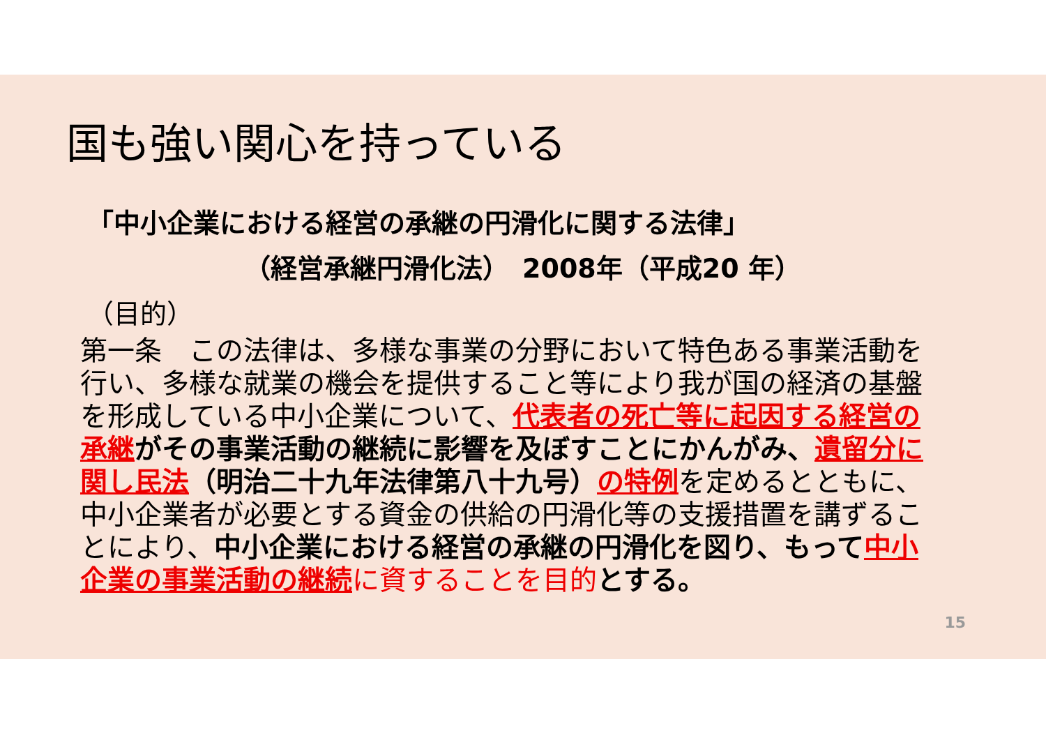国も強い関心を持っている
「中小企業における経営の承継の円滑化に関する法律」
（経営承継円滑化法）　2008年（平成20 年）
（目的）
第一条　この法律は、多様な事業の分野において特色ある事業活動を行い、多様な就業の機会を提供すること等により我が国の経済の基盤を形成している中小企業について、代表者の死亡等に起因する経営の承継 がその事業活動の継続に影響を及ぼすことにかんがみ、遺留分に関し民法（明治二十九年法律第八十九号）の特例を定めるとともに、中小企業者が必要とする資金の供給の円滑化等の支援措置を講ずることにより、中小企業における経営の承継の円滑化を図り、もって 中小企業の事業活動の継続 に資することを目的 とする。
15